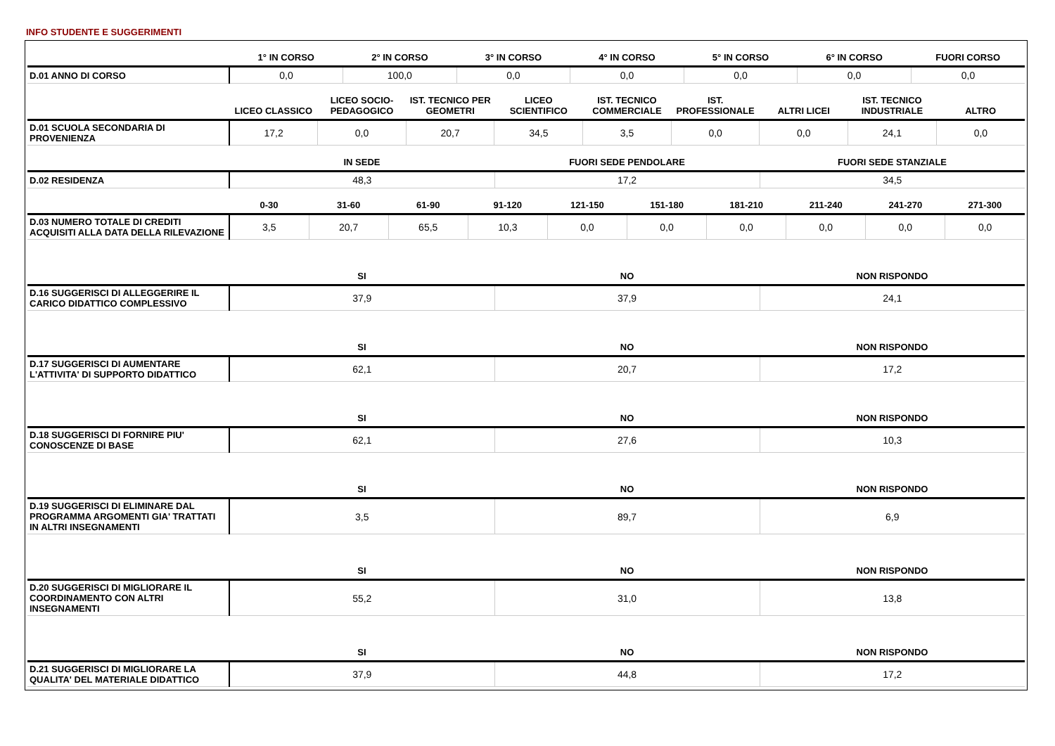INFO STUDENTE E SUGGERIMENTI
| | 1° IN CORSO | 2° IN CORSO | 3° IN CORSO | 4° IN CORSO | 5° IN CORSO | 6° IN CORSO | FUORI CORSO |
| --- | --- | --- | --- | --- | --- | --- | --- |
| D.01 ANNO DI CORSO | 0,0 | 100,0 | 0,0 | 0,0 | 0,0 | 0,0 | 0,0 |
| | LICEO CLASSICO | LICEO SOCIO-PEDAGOGICO | IST. TECNICO PER GEOMETRI | LICEO SCIENTIFICO | IST. TECNICO COMMERCIALE | IST. PROFESSIONALE | ALTRI LICEI | IST. TECNICO INDUSTRIALE | ALTRO |
| --- | --- | --- | --- | --- | --- | --- | --- | --- | --- |
| D.01 SCUOLA SECONDARIA DI PROVENIENZA | 17,2 | 0,0 | 20,7 | 34,5 | 3,5 | 0,0 | 0,0 | 24,1 | 0,0 |
| | IN SEDE | FUORI SEDE PENDOLARE | FUORI SEDE STANZIALE |
| --- | --- | --- | --- |
| D.02 RESIDENZA | 48,3 | 17,2 | 34,5 |
| | 0-30 | 31-60 | 61-90 | 91-120 | 121-150 | 151-180 | 181-210 | 211-240 | 241-270 | 271-300 |
| --- | --- | --- | --- | --- | --- | --- | --- | --- | --- | --- |
| D.03 NUMERO TOTALE DI CREDITI ACQUISITI ALLA DATA DELLA RILEVAZIONE | 3,5 | 20,7 | 65,5 | 10,3 | 0,0 | 0,0 | 0,0 | 0,0 | 0,0 | 0,0 |
| | SI | NO | NON RISPONDO |
| --- | --- | --- | --- |
| D.16 SUGGERISCI DI ALLEGGERIRE IL CARICO DIDATTICO COMPLESSIVO | 37,9 | 37,9 | 24,1 |
| | SI | NO | NON RISPONDO |
| --- | --- | --- | --- |
| D.17 SUGGERISCI DI AUMENTARE L'ATTIVITA' DI SUPPORTO DIDATTICO | 62,1 | 20,7 | 17,2 |
| | SI | NO | NON RISPONDO |
| --- | --- | --- | --- |
| D.18 SUGGERISCI DI FORNIRE PIU' CONOSCENZE DI BASE | 62,1 | 27,6 | 10,3 |
| | SI | NO | NON RISPONDO |
| --- | --- | --- | --- |
| D.19 SUGGERISCI DI ELIMINARE DAL PROGRAMMA ARGOMENTI GIA' TRATTATI IN ALTRI INSEGNAMENTI | 3,5 | 89,7 | 6,9 |
| | SI | NO | NON RISPONDO |
| --- | --- | --- | --- |
| D.20 SUGGERISCI DI MIGLIORARE IL COORDINAMENTO CON ALTRI INSEGNAMENTI | 55,2 | 31,0 | 13,8 |
| | SI | NO | NON RISPONDO |
| --- | --- | --- | --- |
| D.21 SUGGERISCI DI MIGLIORARE LA QUALITA' DEL MATERIALE DIDATTICO | 37,9 | 44,8 | 17,2 |